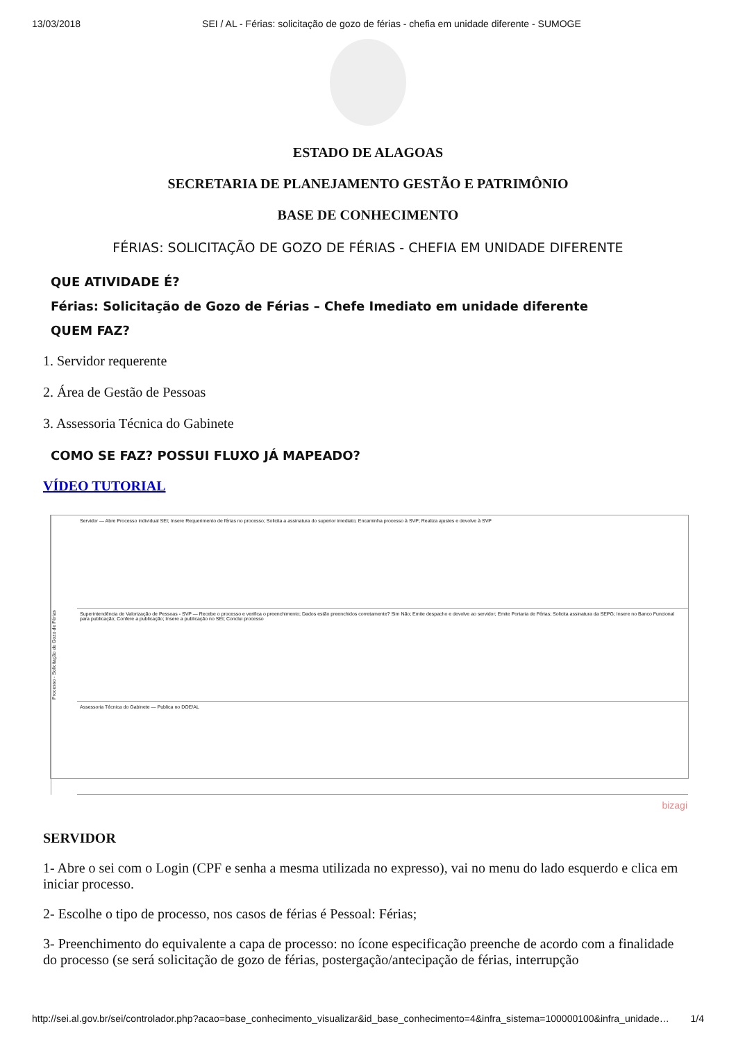13/03/2018 SEI / AL - Férias: solicitação de gozo de férias - chefia em unidade diferente - SUMOGE
ESTADO DE ALAGOAS
SECRETARIA DE PLANEJAMENTO GESTÃO E PATRIMÔNIO
BASE DE CONHECIMENTO
FÉRIAS: SOLICITAÇÃO DE GOZO DE FÉRIAS - CHEFIA EM UNIDADE DIFERENTE
QUE ATIVIDADE É?
Férias: Solicitação de Gozo de Férias – Chefe Imediato em unidade diferente
QUEM FAZ?
1. Servidor requerente
2. Área de Gestão de Pessoas
3. Assessoria Técnica do Gabinete
COMO SE FAZ? POSSUI FLUXO JÁ MAPEADO?
VÍDEO TUTORIAL
Processo - Solicitação de Gozo de Férias
Servidor — Abre Processo individual SEI; Insere Requerimento de férias no processo; Solicita a assinatura do superior imediato; Encaminha processo à SVP; Realiza ajustes e devolve à SVP
Superintendência de Valorização de Pessoas - SVP — Recebe o processo e verifica o preenchimento; Dados estão preenchidos corretamente? Sim Não; Emite despacho e devolve ao servidor; Emite Portaria de Férias; Solicita assinatura da SEPG; Insere no Banco Funcional para publicação; Confere a publicação; Insere a publicação no SEI; Conclui processo
Assessoria Técnica do Gabinete — Publica no DOE/AL
bizagi
SERVIDOR
1- Abre o sei com o Login (CPF e senha a mesma utilizada no expresso), vai no menu do lado esquerdo e clica em iniciar processo.
2- Escolhe o tipo de processo, nos casos de férias é Pessoal: Férias;
3- Preenchimento do equivalente a capa de processo: no ícone especificação preenche de acordo com a finalidade do processo (se será solicitação de gozo de férias, postergação/antecipação de férias, interrupção
http://sei.al.gov.br/sei/controlador.php?acao=base_conhecimento_visualizar&id_base_conhecimento=4&infra_sistema=100000100&infra_unidade… 1/4